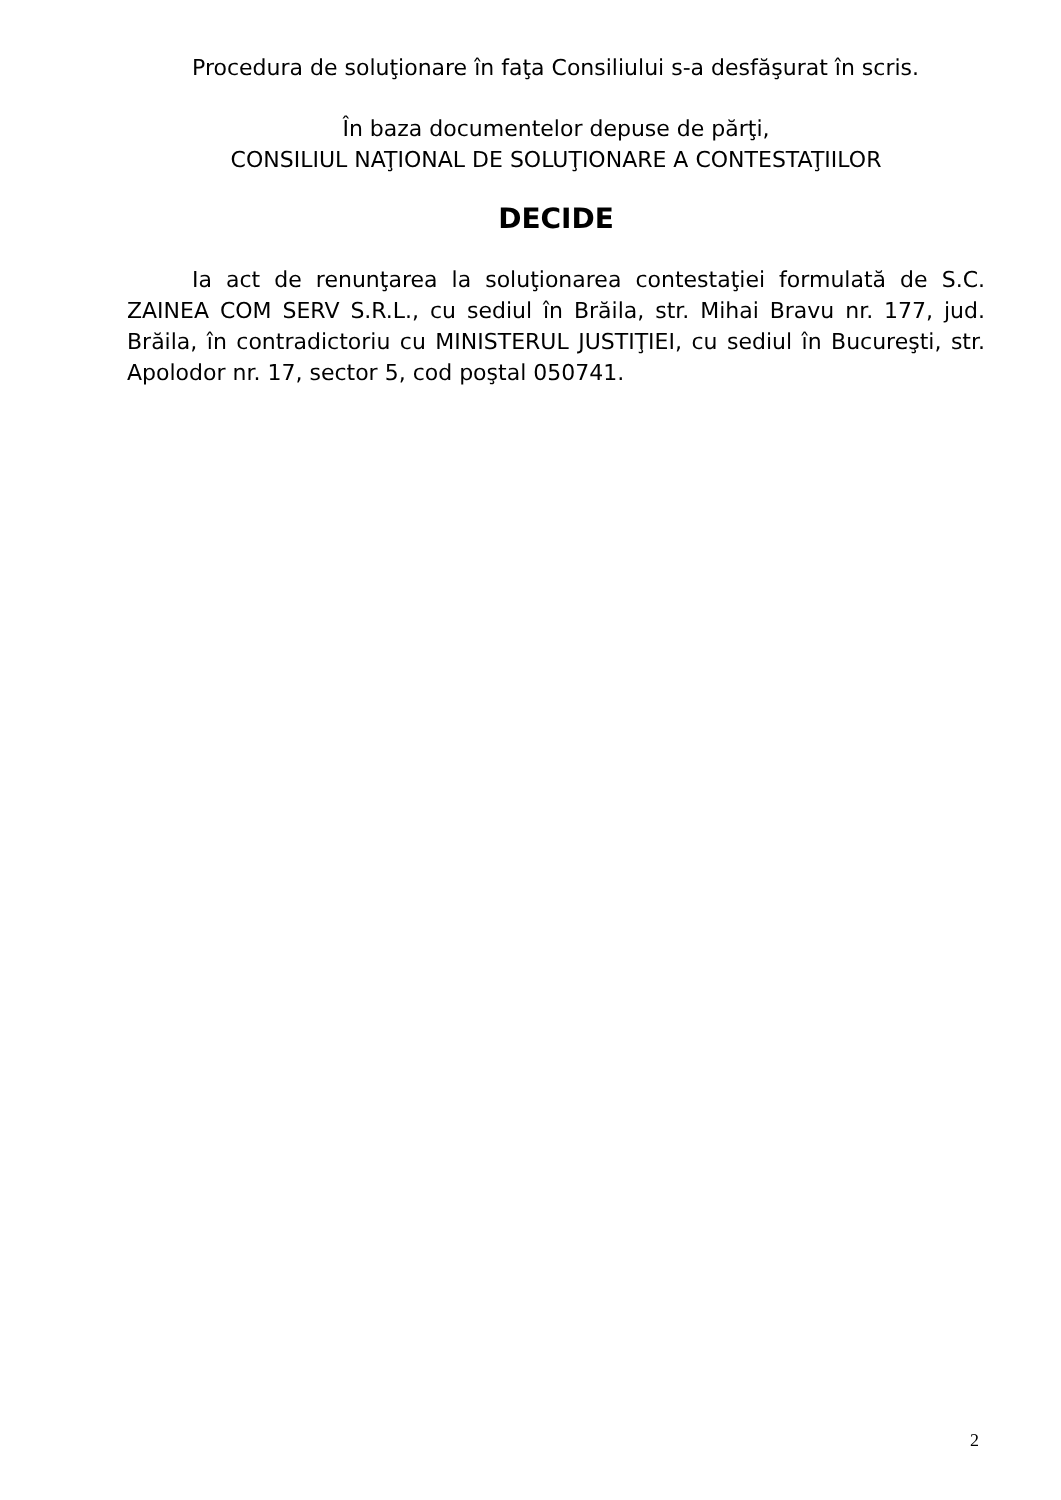Procedura de soluţionare în faţa Consiliului s-a desfăşurat în scris.
În baza documentelor depuse de părţi,
CONSILIUL NAŢIONAL DE SOLUŢIONARE A CONTESTAŢIILOR
DECIDE
Ia act de renunţarea la soluţionarea contestaţiei formulată de S.C. ZAINEA COM SERV S.R.L., cu sediul în Brăila, str. Mihai Bravu nr. 177, jud. Brăila, în contradictoriu cu MINISTERUL JUSTIŢIEI, cu sediul în Bucureşti, str. Apolodor nr. 17, sector 5, cod poştal 050741.
2